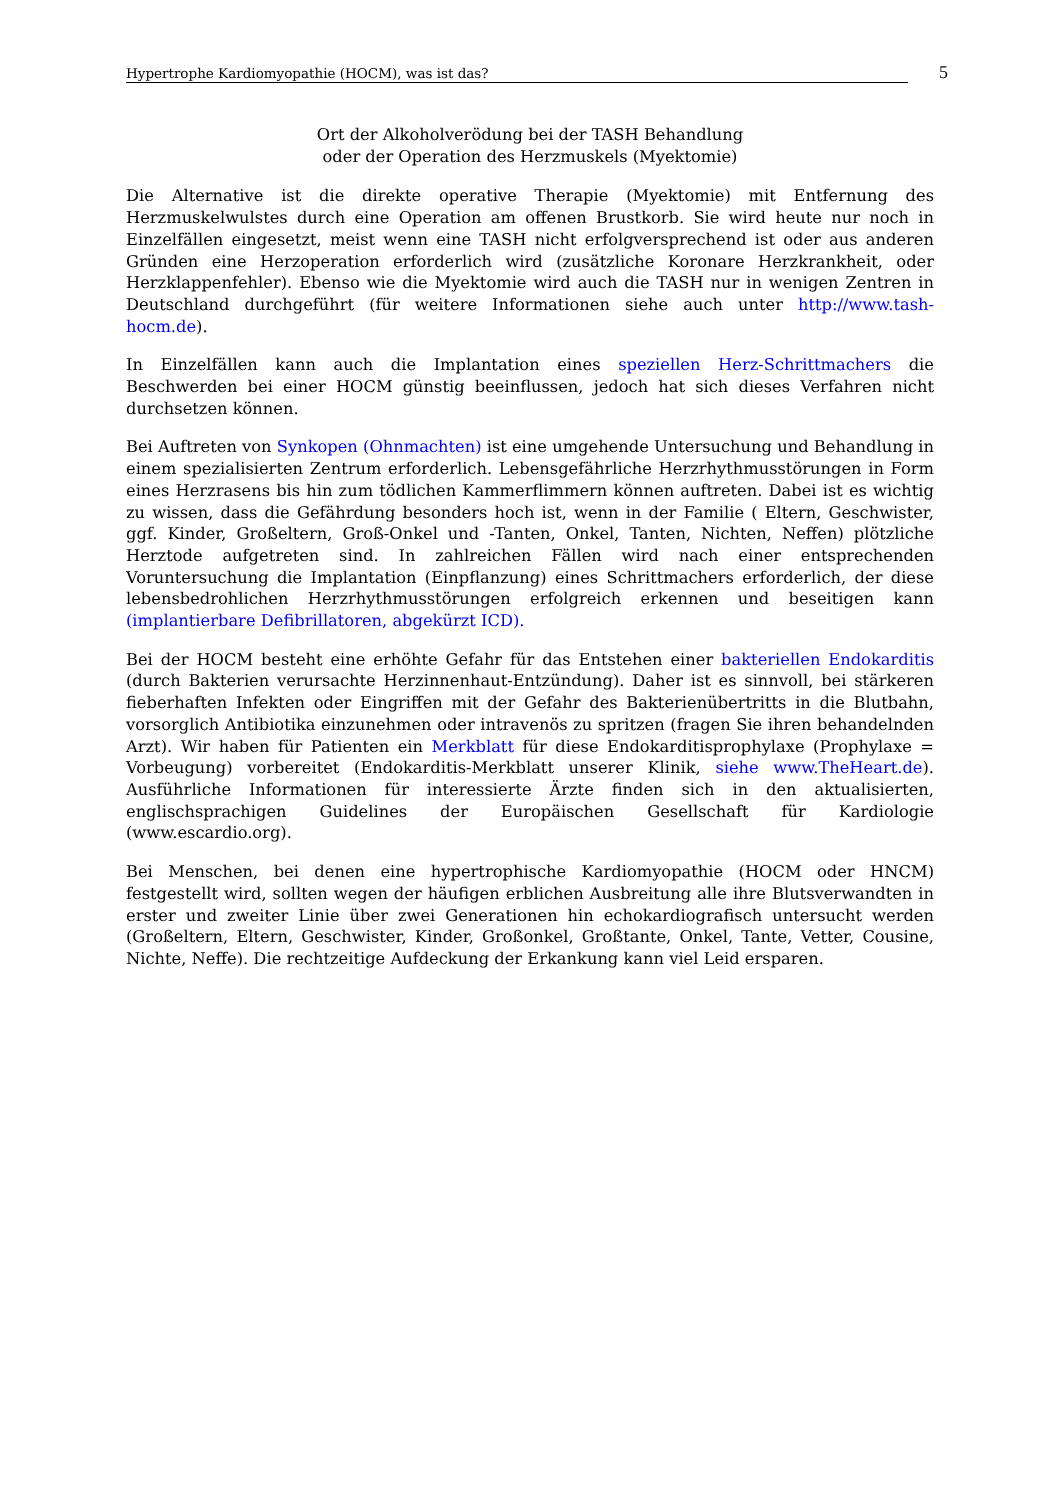Hypertrophe Kardiomyopathie (HOCM), was ist das? 5
Ort der Alkoholverödung bei der TASH Behandlung
oder der Operation des Herzmuskels (Myektomie)
Die Alternative ist die direkte operative Therapie (Myektomie) mit Entfernung des Herzmuskelwulstes durch eine Operation am offenen Brustkorb. Sie wird heute nur noch in Einzelfällen eingesetzt, meist wenn eine TASH nicht erfolgversprechend ist oder aus anderen Gründen eine Herzoperation erforderlich wird (zusätzliche Koronare Herzkrankheit, oder Herzklappenfehler). Ebenso wie die Myektomie wird auch die TASH nur in wenigen Zentren in Deutschland durchgeführt (für weitere Informationen siehe auch unter http://www.tash-hocm.de).
In Einzelfällen kann auch die Implantation eines speziellen Herz-Schrittmachers die Beschwerden bei einer HOCM günstig beeinflussen, jedoch hat sich dieses Verfahren nicht durchsetzen können.
Bei Auftreten von Synkopen (Ohnmachten) ist eine umgehende Untersuchung und Behandlung in einem spezialisierten Zentrum erforderlich. Lebensgefährliche Herzrhythmusstörungen in Form eines Herzrasens bis hin zum tödlichen Kammerflimmern können auftreten. Dabei ist es wichtig zu wissen, dass die Gefährdung besonders hoch ist, wenn in der Familie ( Eltern, Geschwister, ggf. Kinder, Großeltern, Groß-Onkel und -Tanten, Onkel, Tanten, Nichten, Neffen) plötzliche Herztode aufgetreten sind. In zahlreichen Fällen wird nach einer entsprechenden Voruntersuchung die Implantation (Einpflanzung) eines Schrittmachers erforderlich, der diese lebensbedrohlichen Herzrhythmusstörungen erfolgreich erkennen und beseitigen kann (implantierbare Defibrillatoren, abgekürzt ICD).
Bei der HOCM besteht eine erhöhte Gefahr für das Entstehen einer bakteriellen Endokarditis (durch Bakterien verursachte Herzinnenhaut-Entzündung). Daher ist es sinnvoll, bei stärkeren fieberhaften Infekten oder Eingriffen mit der Gefahr des Bakterienübertritts in die Blutbahn, vorsorglich Antibiotika einzunehmen oder intravenös zu spritzen (fragen Sie ihren behandelnden Arzt). Wir haben für Patienten ein Merkblatt für diese Endokarditisprophylaxe (Prophylaxe = Vorbeugung) vorbereitet (Endokarditis-Merkblatt unserer Klinik, siehe www.TheHeart.de). Ausführliche Informationen für interessierte Ärzte finden sich in den aktualisierten, englischsprachigen Guidelines der Europäischen Gesellschaft für Kardiologie (www.escardio.org).
Bei Menschen, bei denen eine hypertrophische Kardiomyopathie (HOCM oder HNCM) festgestellt wird, sollten wegen der häufigen erblichen Ausbreitung alle ihre Blutsverwandten in erster und zweiter Linie über zwei Generationen hin echokardiografisch untersucht werden (Großeltern, Eltern, Geschwister, Kinder, Großonkel, Großtante, Onkel, Tante, Vetter, Cousine, Nichte, Neffe). Die rechtzeitige Aufdeckung der Erkankung kann viel Leid ersparen.